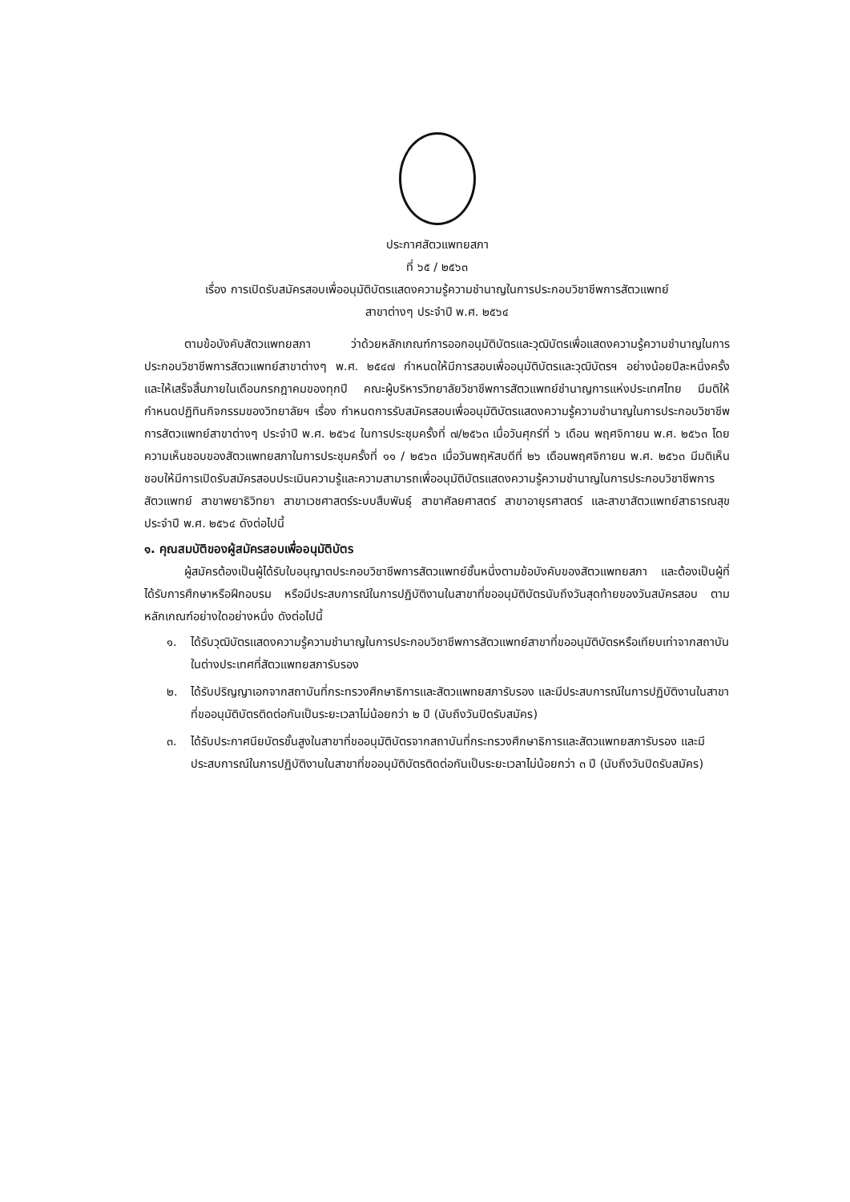ประกาศสัตวแพทยสภา
ที่ ๖๕ / ๒๕๖๓
เรื่อง การเปิดรับสมัครสอบเพื่ออนุมัติบัตรแสดงความรู้ความชำนาญในการประกอบวิชาชีพการสัตวแพทย์
สาขาต่างๆ ประจำปี พ.ศ. ๒๕๖๔
ตามข้อบังคับสัตวแพทยสภา ว่าด้วยหลักเกณฑ์การออกอนุมัติบัตรและวุฒิบัตรเพื่อแสดงความรู้ความชำนาญในการประกอบวิชาชีพการสัตวแพทย์สาขาต่างๆ พ.ศ. ๒๕๔๗ กำหนดให้มีการสอบเพื่ออนุมัติบัตรและวุฒิบัตรฯ อย่างน้อยปีละหนึ่งครั้ง และให้เสร็จสิ้นภายในเดือนกรกฎาคมของทุกปี คณะผู้บริหารวิทยาลัยวิชาชีพการสัตวแพทย์ชำนาญการแห่งประเทศไทย มีมติให้กำหนดปฏิทินกิจกรรมของวิทยาลัยฯ เรื่อง กำหนดการรับสมัครสอบเพื่ออนุมัติบัตรแสดงความรู้ความชำนาญในการประกอบวิชาชีพการสัตวแพทย์สาขาต่างๆ ประจำปี พ.ศ. ๒๕๖๔ ในการประชุมครั้งที่ ๗/๒๕๖๓ เมื่อวันศุกร์ที่ ๖ เดือน พฤศจิกายน พ.ศ. ๒๕๖๓ โดยความเห็นชอบของสัตวแพทยสภาในการประชุมครั้งที่ ๑๑ / ๒๕๖๓ เมื่อวันพฤหัสบดีที่ ๒๖ เดือนพฤศจิกายน พ.ศ. ๒๕๖๓ มีมติเห็นชอบให้มีการเปิดรับสมัครสอบประเมินความรู้และความสามารถเพื่ออนุมัติบัตรแสดงความรู้ความชำนาญในการประกอบวิชาชีพการสัตวแพทย์ สาขาพยาธิวิทยา สาขาเวชศาสตร์ระบบสืบพันธุ์ สาขาศัลยศาสตร์ สาขาอายุรศาสตร์ และสาขาสัตวแพทย์สาธารณสุข ประจำปี พ.ศ. ๒๕๖๔ ดังต่อไปนี้
๑. คุณสมบัติของผู้สมัครสอบเพื่ออนุมัติบัตร
ผู้สมัครต้องเป็นผู้ได้รับใบอนุญาตประกอบวิชาชีพการสัตวแพทย์ชั้นหนึ่งตามข้อบังคับของสัตวแพทยสภา และต้องเป็นผู้ที่ได้รับการศึกษาหรือฝึกอบรม หรือมีประสบการณ์ในการปฏิบัติงานในสาขาที่ขออนุมัติบัตรนับถึงวันสุดท้ายของวันสมัครสอบ ตามหลักเกณฑ์อย่างใดอย่างหนึ่ง ดังต่อไปนี้
๑. ได้รับวุฒิบัตรแสดงความรู้ความชำนาญในการประกอบวิชาชีพการสัตวแพทย์สาขาที่ขออนุมัติบัตรหรือเทียบเท่าจากสถาบันในต่างประเทศที่สัตวแพทยสภารับรอง
๒. ได้รับปริญญาเอกจากสถาบันที่กระทรวงศึกษาธิการและสัตวแพทยสภารับรอง และมีประสบการณ์ในการปฏิบัติงานในสาขาที่ขออนุมัติบัตรติดต่อกันเป็นระยะเวลาไม่น้อยกว่า ๒ ปี (นับถึงวันปิดรับสมัคร)
๓. ได้รับประกาศนียบัตรชั้นสูงในสาขาที่ขออนุมัติบัตรจากสถาบันที่กระทรวงศึกษาธิการและสัตวแพทยสภารับรอง และมีประสบการณ์ในการปฏิบัติงานในสาขาที่ขออนุมัติบัตรติดต่อกันเป็นระยะเวลาไม่น้อยกว่า ๓ ปี (นับถึงวันปิดรับสมัคร)